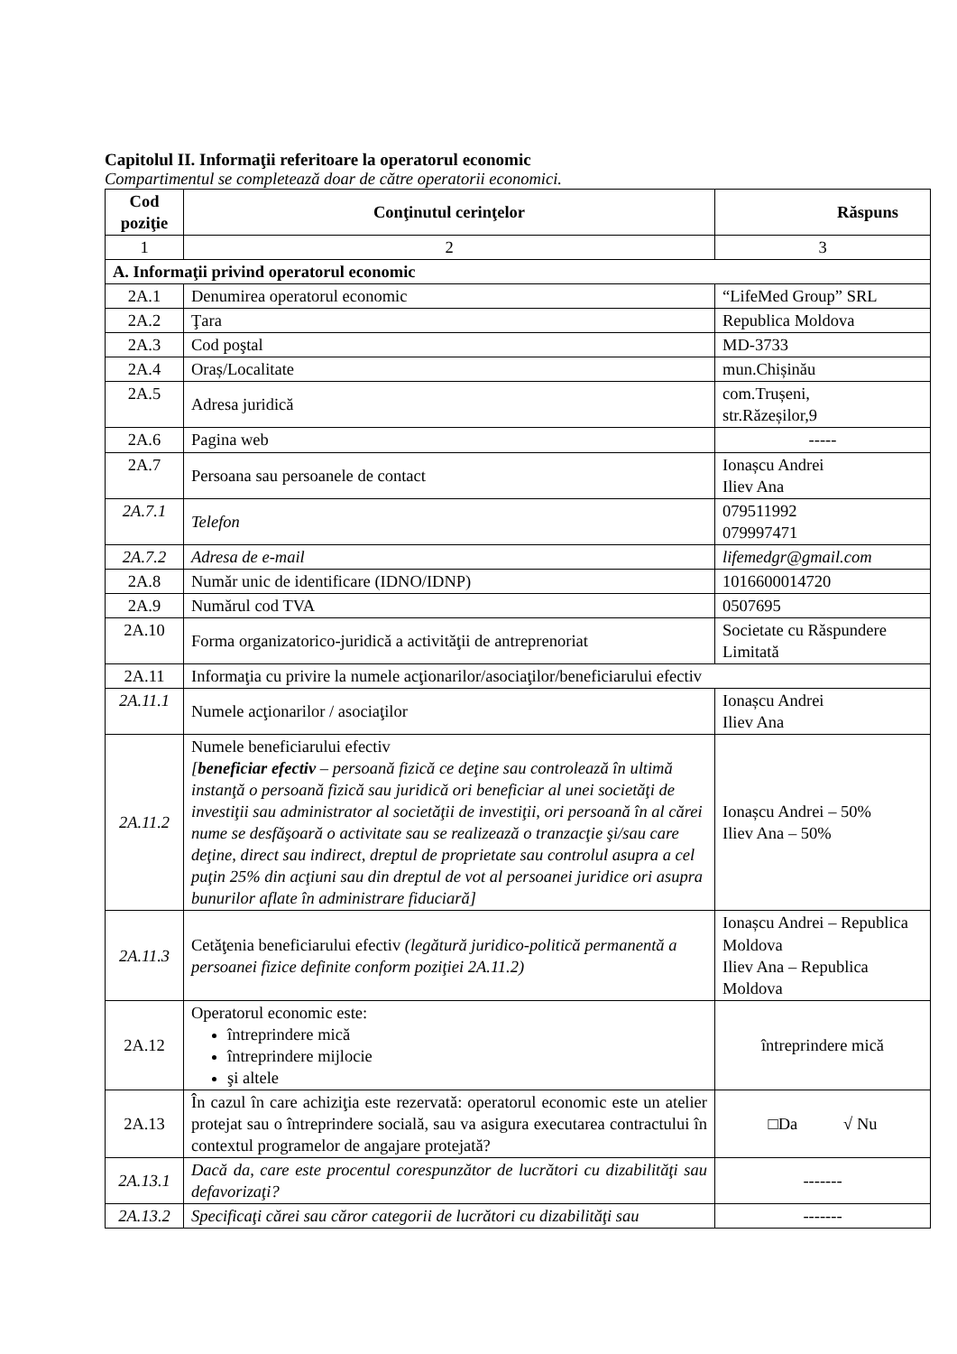Capitolul II. Informaţii referitoare la operatorul economic
Compartimentul se completează doar de către operatorii economici.
| Cod poziţie | Conţinutul cerinţelor | Răspuns |
| --- | --- | --- |
| 1 | 2 | 3 |
| A. Informaţii privind operatorul economic | | |
| 2A.1 | Denumirea operatorul economic | “LifeMed Group” SRL |
| 2A.2 | Ţara | Republica Moldova |
| 2A.3 | Cod poştal | MD-3733 |
| 2A.4 | Oraș/Localitate | mun.Chișinău |
| 2A.5 | Adresa juridică | com.Trușeni, str.Răzeșilor,9 |
| 2A.6 | Pagina web | ----- |
| 2A.7 | Persoana sau persoanele de contact | Ionașcu Andrei Iliev Ana |
| 2A.7.1 | Telefon | 079511992 079997471 |
| 2A.7.2 | Adresa de e-mail | lifemedgr@gmail.com |
| 2A.8 | Număr unic de identificare (IDNO/IDNP) | 1016600014720 |
| 2A.9 | Numărul cod TVA | 0507695 |
| 2A.10 | Forma organizatorico-juridică a activităţii de antreprenoriat | Societate cu Răspundere Limitată |
| 2A.11 | Informaţia cu privire la numele acţionarilor/asociaţilor/beneficiarului efectiv | |
| 2A.11.1 | Numele acţionarilor / asociaţilor | Ionașcu Andrei Iliev Ana |
| 2A.11.2 | Numele beneficiarului efectiv [ beneficiar efectiv – persoană fizică ce deţine sau controlează în ultimă instanţă o persoană fizică sau juridică ori beneficiar al unei societăţi de investiţii sau administrator al societăţii de investiţii, ori persoană în al cărei nume se desfăşoară o activitate sau se realizează o tranzacţie şi/sau care deţine, direct sau indirect, dreptul de proprietate sau controlul asupra a cel puţin 25% din acţiuni sau din dreptul de vot al persoanei juridice ori asupra bunurilor aflate în administrare fiduciară] | Ionașcu Andrei – 50% Iliev Ana – 50% |
| 2A.11.3 | Cetăţenia beneficiarului efectiv (legătură juridico-politică permanentă a persoanei fizice definite conform poziţiei 2A.11.2) | Ionașcu Andrei – Republica Moldova Iliev Ana – Republica Moldova |
| 2A.12 | Operatorul economic este: întreprindere mică întreprindere mijlocie şi altele | întreprindere mică |
| 2A.13 | În cazul în care achiziţia este rezervată: operatorul economic este un atelier protejat sau o întreprindere socială, sau va asigura executarea contractului în contextul programelor de angajare protejată? | □Da √ Nu |
| 2A.13.1 | Dacă da, care este procentul corespunzător de lucrători cu dizabilităţi sau defavorizaţi? | ------- |
| 2A.13.2 | Specificaţi cărei sau căror categorii de lucrători cu dizabilităţi sau | ------- |